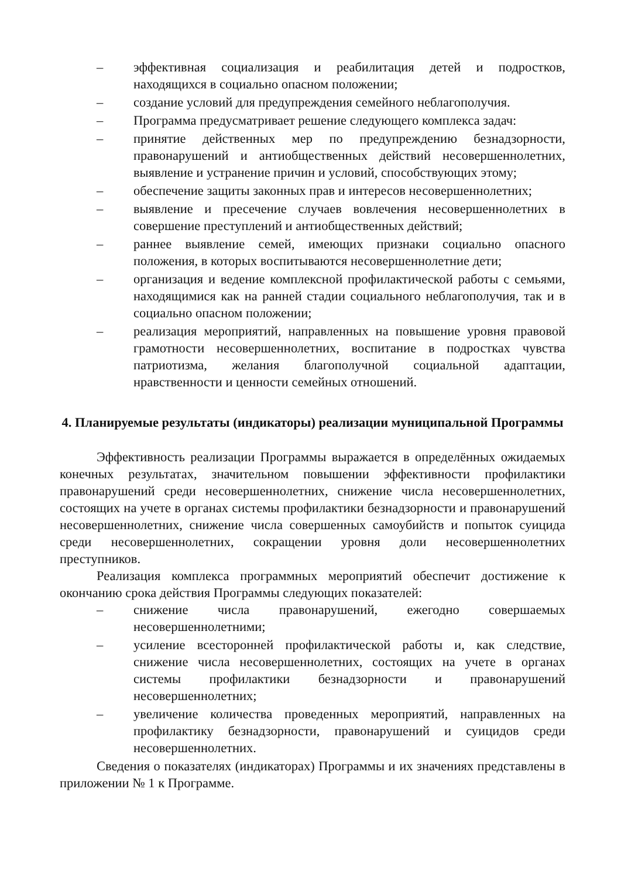– эффективная социализация и реабилитация детей и подростков, находящихся в социально опасном положении;
– создание условий для предупреждения семейного неблагополучия.
– Программа предусматривает решение следующего комплекса задач:
– принятие действенных мер по предупреждению безнадзорности, правонарушений и антиобщественных действий несовершеннолетних, выявление и устранение причин и условий, способствующих этому;
– обеспечение защиты законных прав и интересов несовершеннолетних;
– выявление и пресечение случаев вовлечения несовершеннолетних в совершение преступлений и антиобщественных действий;
– раннее выявление семей, имеющих признаки социально опасного положения, в которых воспитываются несовершеннолетние дети;
– организация и ведение комплексной профилактической работы с семьями, находящимися как на ранней стадии социального неблагополучия, так и в социально опасном положении;
– реализация мероприятий, направленных на повышение уровня правовой грамотности несовершеннолетних, воспитание в подростках чувства патриотизма, желания благополучной социальной адаптации, нравственности и ценности семейных отношений.
4. Планируемые результаты (индикаторы) реализации муниципальной Программы
Эффективность реализации Программы выражается в определённых ожидаемых конечных результатах, значительном повышении эффективности профилактики правонарушений среди несовершеннолетних, снижение числа несовершеннолетних, состоящих на учете в органах системы профилактики безнадзорности и правонарушений несовершеннолетних, снижение числа совершенных самоубийств и попыток суицида среди несовершеннолетних, сокращении уровня доли несовершеннолетних преступников.
Реализация комплекса программных мероприятий обеспечит достижение к окончанию срока действия Программы следующих показателей:
– снижение числа правонарушений, ежегодно совершаемых несовершеннолетними;
– усиление всесторонней профилактической работы и, как следствие, снижение числа несовершеннолетних, состоящих на учете в органах системы профилактики безнадзорности и правонарушений несовершеннолетних;
– увеличение количества проведенных мероприятий, направленных на профилактику безнадзорности, правонарушений и суицидов среди несовершеннолетних.
Сведения о показателях (индикаторах) Программы и их значениях представлены в приложении № 1 к Программе.